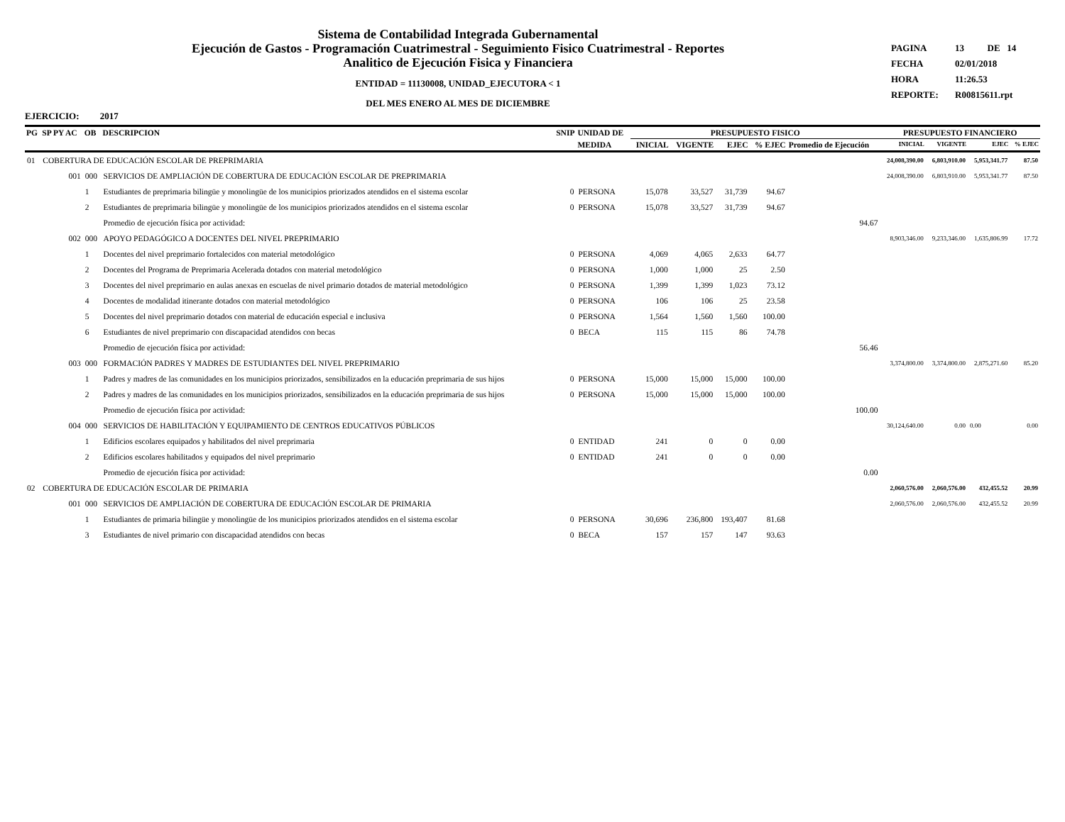Sistema de Contabilidad Integrada Gubernamental
Ejecución de Gastos - Programación Cuatrimestral - Seguimiento Fisico Cuatrimestral - Reportes
Analitico de Ejecución Fisica y Financiera
ENTIDAD = 11130008, UNIDAD_EJECUTORA < 1
DEL MES ENERO AL MES DE DICIEMBRE
PAGINA 13 DE 14
FECHA 02/01/2018
HORA 11:26.53
REPORTE: R00815611.rpt
EJERCICIO: 2017
| PG | SP PY AC | OB | DESCRIPCION | SNIP | UNIDAD DE | PRESUPUESTO FISICO | | | | | PRESUPUESTO FINANCIERO | | | |
| --- | --- | --- | --- | --- | --- | --- | --- | --- | --- | --- | --- | --- | --- | --- |
| | | | | | MEDIDA | INICIAL | VIGENTE | EJEC | % EJEC | Promedio de Ejecución | INICIAL | VIGENTE | EJEC | % EJEC |
| 01 | COBERTURA DE EDUCACIÓN ESCOLAR DE PREPRIMARIA | | | | | | | | | | 24,008,390.00 | 6,803,910.00 | 5,953,341.77 | 87.50 |
| | 001 | 000 | SERVICIOS DE AMPLIACIÓN DE COBERTURA DE EDUCACIÓN ESCOLAR DE PREPRIMARIA | | | | | | | | 24,008,390.00 | 6,803,910.00 | 5,953,341.77 | 87.50 |
| | | 1 | Estudiantes de preprimaria bilingüe y monolingüe de los municipios priorizados atendidos en el sistema escolar | 0 | PERSONA | 15,078 | 33,527 | 31,739 | 94.67 | | | | | |
| | | 2 | Estudiantes de preprimaria bilingüe y monolingüe de los municipios priorizados atendidos en el sistema escolar | 0 | PERSONA | 15,078 | 33,527 | 31,739 | 94.67 | | | | | |
| | | | Promedio de ejecución física por actividad: | | | | | | | 94.67 | | | | |
| | 002 | 000 | APOYO PEDAGÓGICO A DOCENTES DEL NIVEL PREPRIMARIO | | | | | | | | 8,903,346.00 | 9,233,346.00 | 1,635,806.99 | 17.72 |
| | | 1 | Docentes del nivel preprimario fortalecidos con material metodológico | 0 | PERSONA | 4,069 | 4,065 | 2,633 | 64.77 | | | | | |
| | | 2 | Docentes del Programa de Preprimaria Acelerada dotados con material metodológico | 0 | PERSONA | 1,000 | 1,000 | 25 | 2.50 | | | | | |
| | | 3 | Docentes del nivel preprimario en aulas anexas en escuelas de nivel primario dotados de material metodológico | 0 | PERSONA | 1,399 | 1,399 | 1,023 | 73.12 | | | | | |
| | | 4 | Docentes de modalidad itinerante dotados con material metodológico | 0 | PERSONA | 106 | 106 | 25 | 23.58 | | | | | |
| | | 5 | Docentes del nivel preprimario dotados con material de educación especial e inclusiva | 0 | PERSONA | 1,564 | 1,560 | 1,560 | 100.00 | | | | | |
| | | 6 | Estudiantes de nivel preprimario con discapacidad atendidos con becas | 0 | BECA | 115 | 115 | 86 | 74.78 | | | | | |
| | | | Promedio de ejecución física por actividad: | | | | | | | 56.46 | | | | |
| | 003 | 000 | FORMACIÓN PADRES Y MADRES DE ESTUDIANTES DEL NIVEL PREPRIMARIO | | | | | | | | 3,374,800.00 | 3,374,800.00 | 2,875,271.60 | 85.20 |
| | | 1 | Padres y madres de las comunidades en los municipios priorizados, sensibilizados en la educación preprimaria de sus hijos | 0 | PERSONA | 15,000 | 15,000 | 15,000 | 100.00 | | | | | |
| | | 2 | Padres y madres de las comunidades en los municipios priorizados, sensibilizados en la educación preprimaria de sus hijos | 0 | PERSONA | 15,000 | 15,000 | 15,000 | 100.00 | | | | | |
| | | | Promedio de ejecución física por actividad: | | | | | | | 100.00 | | | | |
| | 004 | 000 | SERVICIOS DE HABILITACIÓN Y EQUIPAMIENTO DE CENTROS EDUCATIVOS PÚBLICOS | | | | | | | | 30,124,640.00 | 0.00 | 0.00 | 0.00 |
| | | 1 | Edificios escolares equipados y habilitados del nivel preprimaria | 0 | ENTIDAD | 241 | 0 | 0 | 0.00 | | | | | |
| | | 2 | Edificios escolares habilitados y equipados del nivel preprimario | 0 | ENTIDAD | 241 | 0 | 0 | 0.00 | | | | | |
| | | | Promedio de ejecución física por actividad: | | | | | | | 0.00 | | | | |
| 02 | COBERTURA DE EDUCACIÓN ESCOLAR DE PRIMARIA | | | | | | | | | | 2,060,576.00 | 2,060,576.00 | 432,455.52 | 20.99 |
| | 001 | 000 | SERVICIOS DE AMPLIACIÓN DE COBERTURA DE EDUCACIÓN ESCOLAR DE PRIMARIA | | | | | | | | 2,060,576.00 | 2,060,576.00 | 432,455.52 | 20.99 |
| | | 1 | Estudiantes de primaria bilingüe y monolingüe de los municipios priorizados atendidos en el sistema escolar | 0 | PERSONA | 30,696 | 236,800 | 193,407 | 81.68 | | | | | |
| | | 3 | Estudiantes de nivel primario con discapacidad atendidos con becas | 0 | BECA | 157 | 157 | 147 | 93.63 | | | | | |